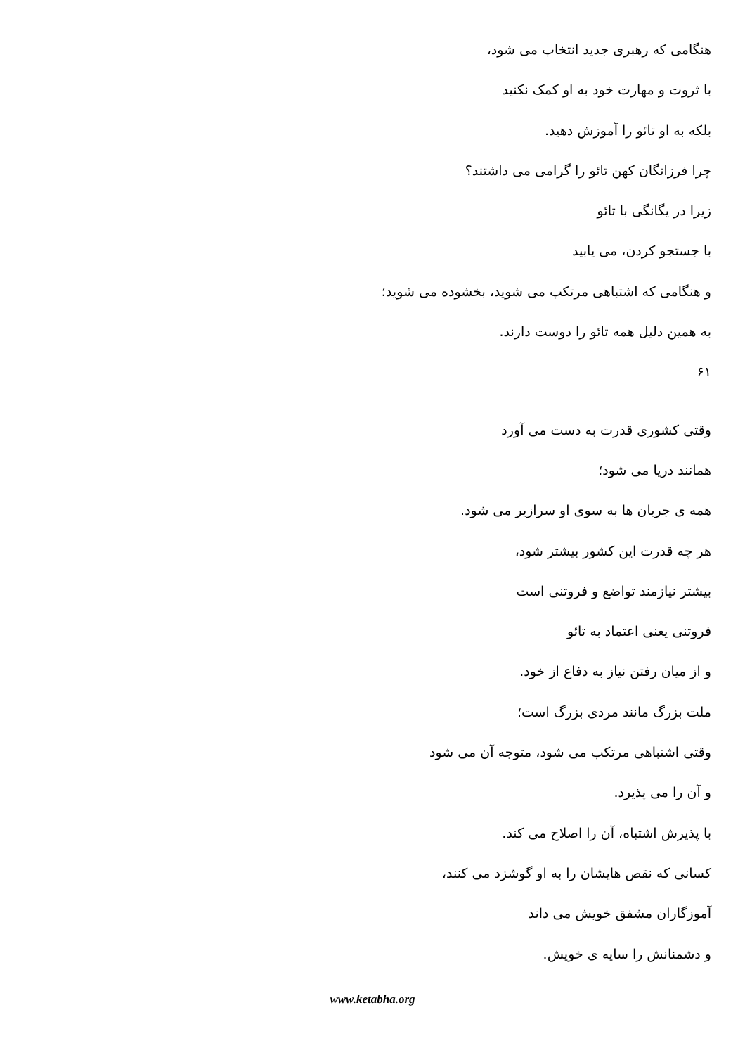هنگامی که رهبری جدید انتخاب می شود،
با ثروت و مهارت خود به او کمک نکنید
بلکه به او تائو را آموزش دهید.
چرا فرزانگان کهن تائو را گرامی می داشتند؟
زیرا در یگانگی با تائو
با جستجو کردن، می یابید
و هنگامی که اشتباهی مرتکب می شوید، بخشوده می شوید؛
به همین دلیل همه تائو را دوست دارند.
۶۱
وقتی کشوری قدرت به دست می آورد
همانند دریا می شود؛
همه ی جریان ها به سوی او سرازیر می شود.
هر چه قدرت این کشور بیشتر شود،
بیشتر نیازمند تواضع و فروتنی است
فروتنی یعنی اعتماد به تائو
و از میان رفتن نیاز به دفاع از خود.
ملت بزرگ مانند مردی بزرگ است؛
وقتی اشتباهی مرتکب می شود، متوجه آن می شود
و آن را می پذیرد.
با پذیرش اشتباه، آن را اصلاح می کند.
کسانی که نقص هایشان را به او گوشزد می کنند،
آموزگاران مشفق خویش می داند
و دشمنانش را سایه ی خویش.
www.ketabha.org